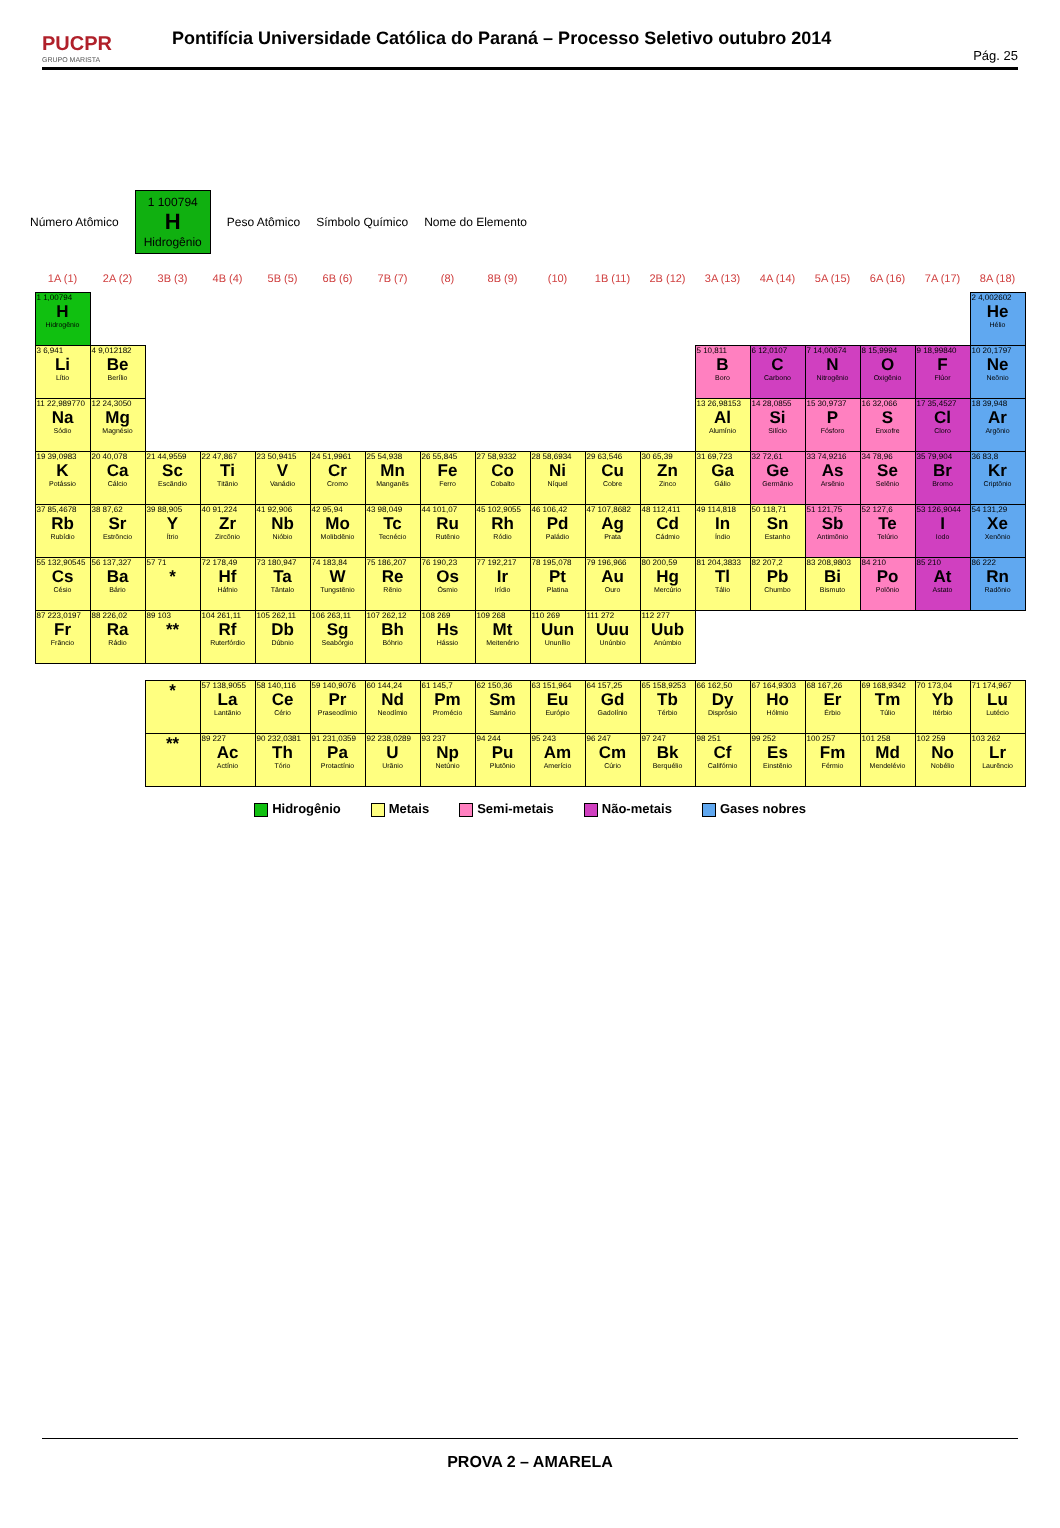PUCPR
GRUPO MARISTA
Pontifícia Universidade Católica do Paraná – Processo Seletivo outubro 2014
Pág. 25
Número Atômico
1 100794
H
Hidrogênio
Peso Atômico Símbolo Químico Nome do Elemento
| 1A (1) | 2A (2) | 3B (3) | 4B (4) | 5B (5) | 6B (6) | 7B (7) | (8) | 8B (9) | (10) | 1B (11) | 2B (12) | 3A (13) | 4A (14) | 5A (15) | 6A (16) | 7A (17) | 8A (18) |
| --- | --- | --- | --- | --- | --- | --- | --- | --- | --- | --- | --- | --- | --- | --- | --- | --- | --- |
| 1 1,00794 H Hidrogênio | | | | | | | | | | | | | | | | | 2 4,002602 He Hélio |
| 3 6,941 Li Lítio | 4 9,012182 Be Berílio | | | | | | | | | | | 5 10,811 B Boro | 6 12,0107 C Carbono | 7 14,00674 N Nitrogênio | 8 15,9994 O Oxigênio | 9 18,99840 F Flúor | 10 20,1797 Ne Neônio |
| 11 22,989770 Na Sódio | 12 24,3050 Mg Magnésio | | | | | | | | | | | 13 26,98153 Al Alumínio | 14 28,0855 Si Silício | 15 30,9737 P Fósforo | 16 32,066 S Enxofre | 17 35,4527 Cl Cloro | 18 39,948 Ar Argônio |
| 19 39,0983 K Potássio | 20 40,078 Ca Cálcio | 21 44,9559 Sc Escândio | 22 47,867 Ti Titânio | 23 50,9415 V Vanádio | 24 51,9961 Cr Cromo | 25 54,938 Mn Manganês | 26 55,845 Fe Ferro | 27 58,9332 Co Cobalto | 28 58,6934 Ni Níquel | 29 63,546 Cu Cobre | 30 65,39 Zn Zinco | 31 69,723 Ga Gálio | 32 72,61 Ge Germânio | 33 74,9216 As Arsênio | 34 78,96 Se Selênio | 35 79,904 Br Bromo | 36 83,8 Kr Criptônio |
| 37 85,4678 Rb Rubídio | 38 87,62 Sr Estrôncio | 39 88,905 Y Ítrio | 40 91,224 Zr Zircônio | 41 92,906 Nb Nióbio | 42 95,94 Mo Molibdênio | 43 98,049 Tc Tecnécio | 44 101,07 Ru Rutênio | 45 102,9055 Rh Ródio | 46 106,42 Pd Paládio | 47 107,8682 Ag Prata | 48 112,411 Cd Cádmio | 49 114,818 In Índio | 50 118,71 Sn Estanho | 51 121,75 Sb Antimônio | 52 127,6 Te Telúrio | 53 126,9044 I Iodo | 54 131,29 Xe Xenônio |
| 55 132,90545 Cs Césio | 56 137,327 Ba Bário | 57 71 * | 72 178,49 Hf Háfnio | 73 180,947 Ta Tântalo | 74 183,84 W Tungstênio | 75 186,207 Re Rênio | 76 190,23 Os Ósmio | 77 192,217 Ir Irídio | 78 195,078 Pt Platina | 79 196,966 Au Ouro | 80 200,59 Hg Mercúrio | 81 204,3833 Tl Tálio | 82 207,2 Pb Chumbo | 83 208,9803 Bi Bismuto | 84 210 Po Polônio | 85 210 At Astato | 86 222 Rn Radônio |
| 87 223,0197 Fr Frâncio | 88 226,02 Ra Rádio | 89 103 ** | 104 261,11 Rf Ruterfórdio | 105 262,11 Db Dúbnio | 106 263,11 Sg Seabórgio | 107 262,12 Bh Bóhrio | 108 269 Hs Hássio | 109 268 Mt Meitenério | 110 269 Uun Ununílio | 111 272 Uuu Unúnbio | 112 277 Uub Anúmbio | | | | | | |
| | | * | 57 138,9055 La Lantânio | 58 140,116 Ce Cério | 59 140,9076 Pr Praseodímio | 60 144,24 Nd Neodímio | 61 145,7 Pm Promécio | 62 150,36 Sm Samário | 63 151,964 Eu Európio | 64 157,25 Gd Gadolínio | 65 158,9253 Tb Térbio | 66 162,50 Dy Disprósio | 67 164,9303 Ho Hólmio | 68 167,26 Er Érbio | 69 168,9342 Tm Túlio | 70 173,04 Yb Itérbio | 71 174,967 Lu Lutécio |
| | | ** | 89 227 Ac Actínio | 90 232,0381 Th Tório | 91 231,0359 Pa Protactínio | 92 238,0289 U Urânio | 93 237 Np Netúnio | 94 244 Pu Plutônio | 95 243 Am Amerício | 96 247 Cm Cúrio | 97 247 Bk Berquélio | 98 251 Cf Califórnio | 99 252 Es Einstênio | 100 257 Fm Férmio | 101 258 Md Mendelévio | 102 259 No Nobélio | 103 262 Lr Laurêncio |
Hidrogênio Metais Semi-metais Não-metais Gases nobres
PROVA 2 – AMARELA